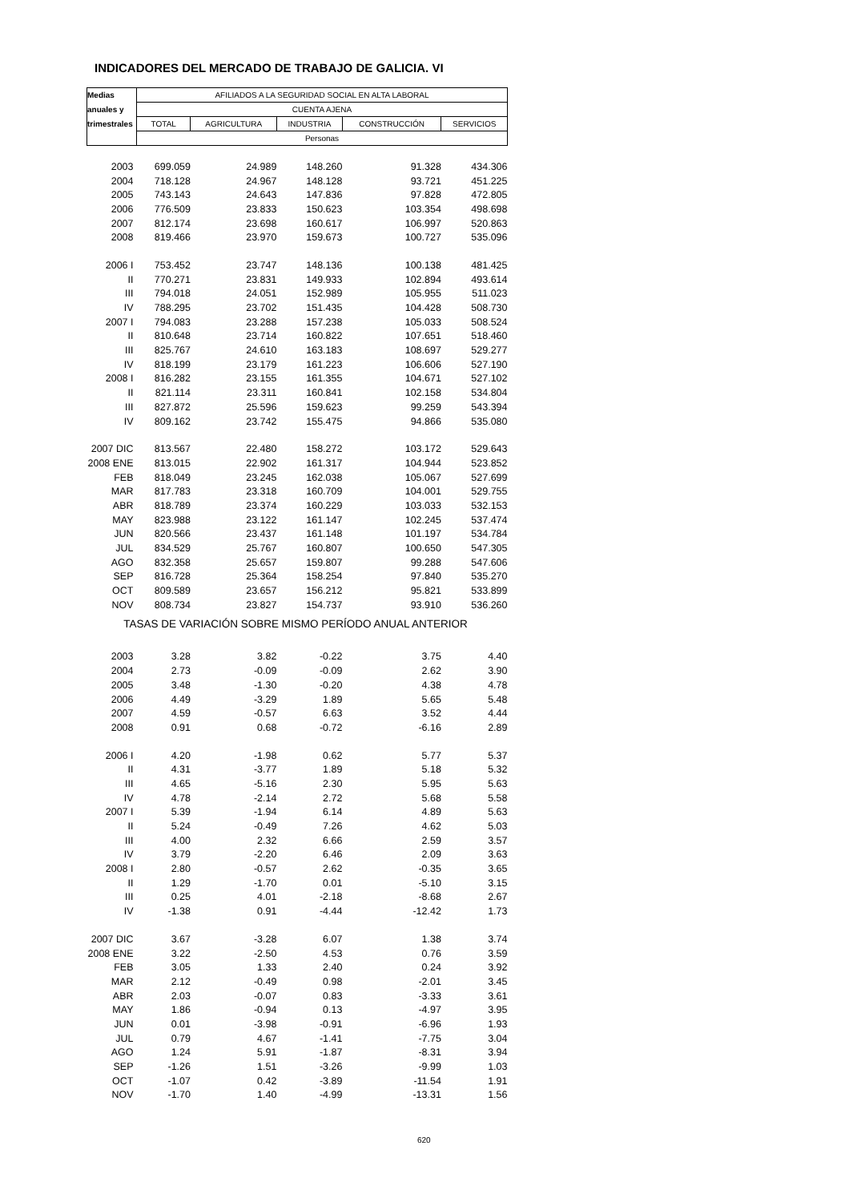INDICADORES DEL MERCADO DE TRABAJO DE GALICIA. VI
| Medias | AFILIADOS A LA SEGURIDAD SOCIAL EN ALTA LABORAL | | | | |
| --- | --- | --- | --- | --- | --- |
| anuales y | CUENTA AJENA | | | | |
| trimestrales | TOTAL | AGRICULTURA | INDUSTRIA | CONSTRUCCIÓN | SERVICIOS |
| | Personas | | | | |
| 2003 | 699.059 | 24.989 | 148.260 | 91.328 | 434.306 |
| 2004 | 718.128 | 24.967 | 148.128 | 93.721 | 451.225 |
| 2005 | 743.143 | 24.643 | 147.836 | 97.828 | 472.805 |
| 2006 | 776.509 | 23.833 | 150.623 | 103.354 | 498.698 |
| 2007 | 812.174 | 23.698 | 160.617 | 106.997 | 520.863 |
| 2008 | 819.466 | 23.970 | 159.673 | 100.727 | 535.096 |
| 2006 I | 753.452 | 23.747 | 148.136 | 100.138 | 481.425 |
| II | 770.271 | 23.831 | 149.933 | 102.894 | 493.614 |
| III | 794.018 | 24.051 | 152.989 | 105.955 | 511.023 |
| IV | 788.295 | 23.702 | 151.435 | 104.428 | 508.730 |
| 2007 I | 794.083 | 23.288 | 157.238 | 105.033 | 508.524 |
| II | 810.648 | 23.714 | 160.822 | 107.651 | 518.460 |
| III | 825.767 | 24.610 | 163.183 | 108.697 | 529.277 |
| IV | 818.199 | 23.179 | 161.223 | 106.606 | 527.190 |
| 2008 I | 816.282 | 23.155 | 161.355 | 104.671 | 527.102 |
| II | 821.114 | 23.311 | 160.841 | 102.158 | 534.804 |
| III | 827.872 | 25.596 | 159.623 | 99.259 | 543.394 |
| IV | 809.162 | 23.742 | 155.475 | 94.866 | 535.080 |
| 2007 DIC | 813.567 | 22.480 | 158.272 | 103.172 | 529.643 |
| 2008 ENE | 813.015 | 22.902 | 161.317 | 104.944 | 523.852 |
| FEB | 818.049 | 23.245 | 162.038 | 105.067 | 527.699 |
| MAR | 817.783 | 23.318 | 160.709 | 104.001 | 529.755 |
| ABR | 818.789 | 23.374 | 160.229 | 103.033 | 532.153 |
| MAY | 823.988 | 23.122 | 161.147 | 102.245 | 537.474 |
| JUN | 820.566 | 23.437 | 161.148 | 101.197 | 534.784 |
| JUL | 834.529 | 25.767 | 160.807 | 100.650 | 547.305 |
| AGO | 832.358 | 25.657 | 159.807 | 99.288 | 547.606 |
| SEP | 816.728 | 25.364 | 158.254 | 97.840 | 535.270 |
| OCT | 809.589 | 23.657 | 156.212 | 95.821 | 533.899 |
| NOV | 808.734 | 23.827 | 154.737 | 93.910 | 536.260 |
| TASAS DE VARIACIÓN SOBRE MISMO PERÍODO ANUAL ANTERIOR | | | | | |
| 2003 | 3.28 | 3.82 | -0.22 | 3.75 | 4.40 |
| 2004 | 2.73 | -0.09 | -0.09 | 2.62 | 3.90 |
| 2005 | 3.48 | -1.30 | -0.20 | 4.38 | 4.78 |
| 2006 | 4.49 | -3.29 | 1.89 | 5.65 | 5.48 |
| 2007 | 4.59 | -0.57 | 6.63 | 3.52 | 4.44 |
| 2008 | 0.91 | 0.68 | -0.72 | -6.16 | 2.89 |
| 2006 I | 4.20 | -1.98 | 0.62 | 5.77 | 5.37 |
| II | 4.31 | -3.77 | 1.89 | 5.18 | 5.32 |
| III | 4.65 | -5.16 | 2.30 | 5.95 | 5.63 |
| IV | 4.78 | -2.14 | 2.72 | 5.68 | 5.58 |
| 2007 I | 5.39 | -1.94 | 6.14 | 4.89 | 5.63 |
| II | 5.24 | -0.49 | 7.26 | 4.62 | 5.03 |
| III | 4.00 | 2.32 | 6.66 | 2.59 | 3.57 |
| IV | 3.79 | -2.20 | 6.46 | 2.09 | 3.63 |
| 2008 I | 2.80 | -0.57 | 2.62 | -0.35 | 3.65 |
| II | 1.29 | -1.70 | 0.01 | -5.10 | 3.15 |
| III | 0.25 | 4.01 | -2.18 | -8.68 | 2.67 |
| IV | -1.38 | 0.91 | -4.44 | -12.42 | 1.73 |
| 2007 DIC | 3.67 | -3.28 | 6.07 | 1.38 | 3.74 |
| 2008 ENE | 3.22 | -2.50 | 4.53 | 0.76 | 3.59 |
| FEB | 3.05 | 1.33 | 2.40 | 0.24 | 3.92 |
| MAR | 2.12 | -0.49 | 0.98 | -2.01 | 3.45 |
| ABR | 2.03 | -0.07 | 0.83 | -3.33 | 3.61 |
| MAY | 1.86 | -0.94 | 0.13 | -4.97 | 3.95 |
| JUN | 0.01 | -3.98 | -0.91 | -6.96 | 1.93 |
| JUL | 0.79 | 4.67 | -1.41 | -7.75 | 3.04 |
| AGO | 1.24 | 5.91 | -1.87 | -8.31 | 3.94 |
| SEP | -1.26 | 1.51 | -3.26 | -9.99 | 1.03 |
| OCT | -1.07 | 0.42 | -3.89 | -11.54 | 1.91 |
| NOV | -1.70 | 1.40 | -4.99 | -13.31 | 1.56 |
620